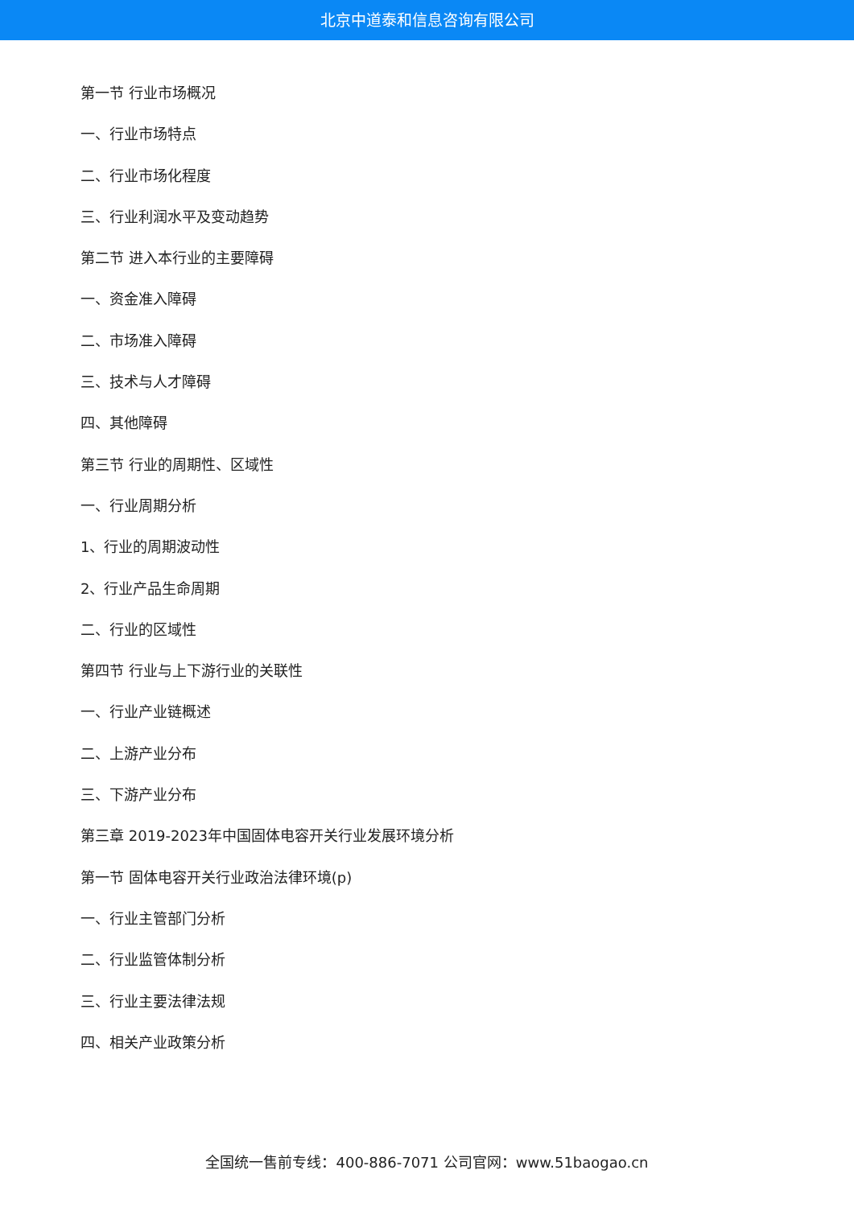北京中道泰和信息咨询有限公司
第一节 行业市场概况
一、行业市场特点
二、行业市场化程度
三、行业利润水平及变动趋势
第二节 进入本行业的主要障碍
一、资金准入障碍
二、市场准入障碍
三、技术与人才障碍
四、其他障碍
第三节 行业的周期性、区域性
一、行业周期分析
1、行业的周期波动性
2、行业产品生命周期
二、行业的区域性
第四节 行业与上下游行业的关联性
一、行业产业链概述
二、上游产业分布
三、下游产业分布
第三章 2019-2023年中国固体电容开关行业发展环境分析
第一节 固体电容开关行业政治法律环境(p)
一、行业主管部门分析
二、行业监管体制分析
三、行业主要法律法规
四、相关产业政策分析
全国统一售前专线：400-886-7071 公司官网：www.51baogao.cn